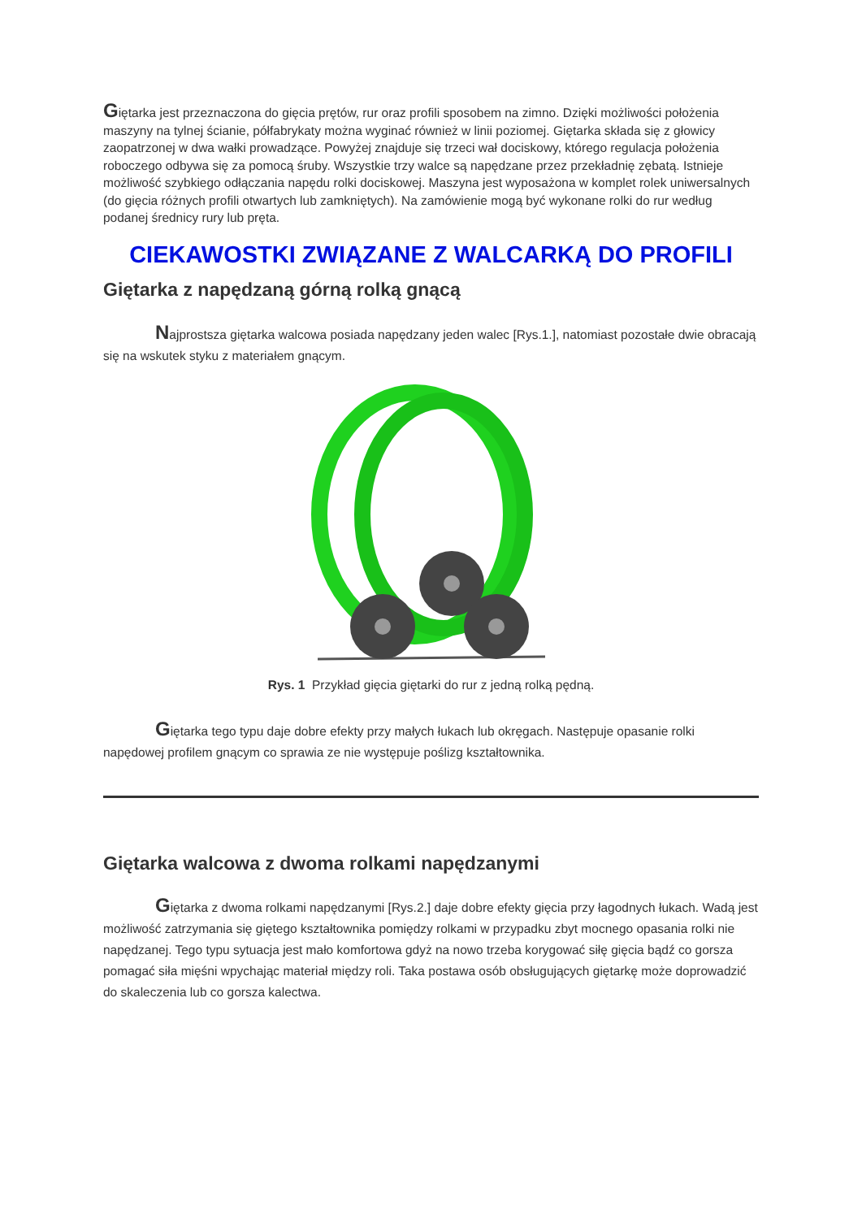Giętarka jest przeznaczona do gięcia prętów, rur oraz profili sposobem na zimno. Dzięki możliwości położenia maszyny na tylnej ścianie, półfabrykaty można wyginać również w linii poziomej. Giętarka składa się z głowicy zaopatrzonej w dwa wałki prowadzące. Powyżej znajduje się trzeci wał dociskowy, którego regulacja położenia roboczego odbywa się za pomocą śruby. Wszystkie trzy walce są napędzane przez przekładnię zębatą. Istnieje możliwość szybkiego odłączania napędu rolki dociskowej. Maszyna jest wyposażona w komplet rolek uniwersalnych (do gięcia różnych profili otwartych lub zamkniętych). Na zamówienie mogą być wykonane rolki do rur według podanej średnicy rury lub pręta.
CIEKAWOSTKI ZWIĄZANE Z WALCARKĄ DO PROFILI
Giętarka z napędzaną górną rolką gnącą
Najprostsza giętarka walcowa posiada napędzany jeden walec [Rys.1.], natomiast pozostałe dwie obracają się na wskutek styku z materiałem gnącym.
Rys. 1 Przykład gięcia giętarki do rur z jedną rolką pędną.
Giętarka tego typu daje dobre efekty przy małych łukach lub okręgach. Następuje opasanie rolki napędowej profilem gnącym co sprawia ze nie występuje poślizg kształtownika.
Giętarka walcowa z dwoma rolkami napędzanymi
Giętarka z dwoma rolkami napędzanymi [Rys.2.] daje dobre efekty gięcia przy łagodnych łukach. Wadą jest możliwość zatrzymania się giętego kształtownika pomiędzy rolkami w przypadku zbyt mocnego opasania rolki nie napędzanej. Tego typu sytuacja jest mało komfortowa gdyż na nowo trzeba korygować siłę gięcia bądź co gorsza pomagać siła mięśni wpychając materiał między roli. Taka postawa osób obsługujących giętarkę może doprowadzić do skaleczenia lub co gorsza kalectwa.